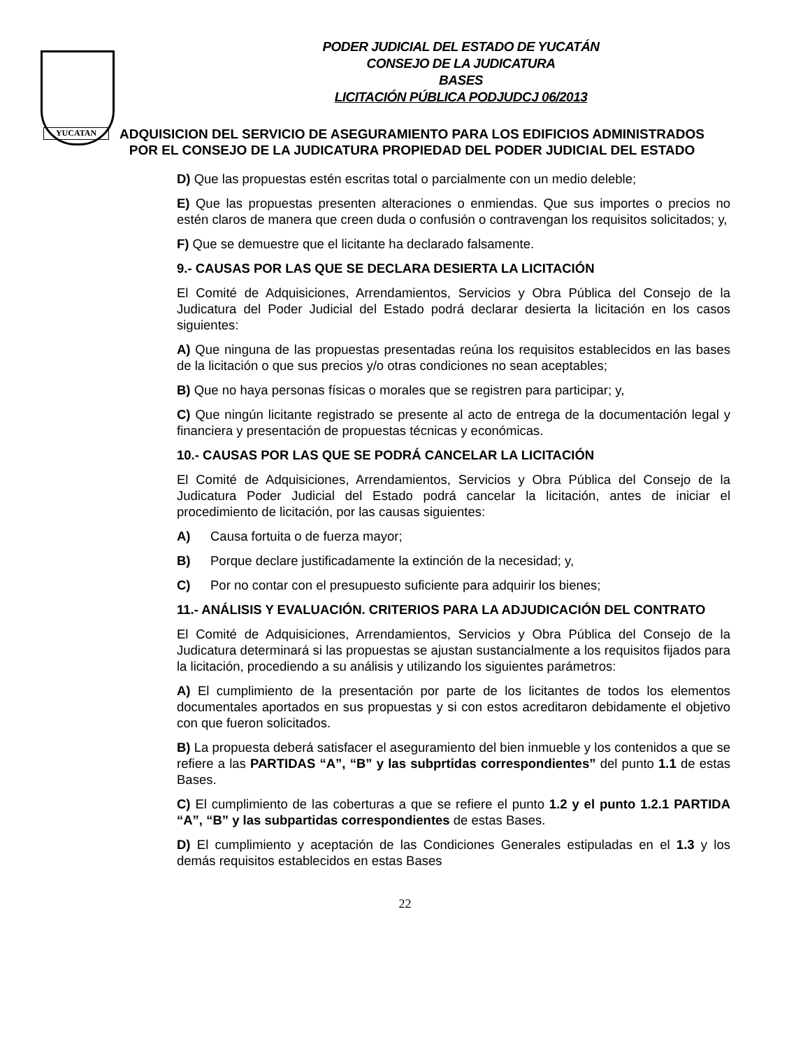YUCATAN
PODER JUDICIAL DEL ESTADO DE YUCATÁN
CONSEJO DE LA JUDICATURA
BASES
LICITACIÓN PÚBLICA PODJUDCJ 06/2013
ADQUISICION DEL SERVICIO DE ASEGURAMIENTO PARA LOS EDIFICIOS ADMINISTRADOS POR EL CONSEJO DE LA JUDICATURA PROPIEDAD DEL PODER JUDICIAL DEL ESTADO
D) Que las propuestas estén escritas total o parcialmente con un medio deleble;
E) Que las propuestas presenten alteraciones o enmiendas. Que sus importes o precios no estén claros de manera que creen duda o confusión o contravengan los requisitos solicitados; y,
F) Que se demuestre que el licitante ha declarado falsamente.
9.- CAUSAS POR LAS QUE SE DECLARA DESIERTA LA LICITACIÓN
El Comité de Adquisiciones, Arrendamientos, Servicios y Obra Pública del Consejo de la Judicatura del Poder Judicial del Estado podrá declarar desierta la licitación en los casos siguientes:
A) Que ninguna de las propuestas presentadas reúna los requisitos establecidos en las bases de la licitación o que sus precios y/o otras condiciones no sean aceptables;
B) Que no haya personas físicas o morales que se registren para participar; y,
C) Que ningún licitante registrado se presente al acto de entrega de la documentación legal y financiera y presentación de propuestas técnicas y económicas.
10.- CAUSAS POR LAS QUE SE PODRÁ CANCELAR LA LICITACIÓN
El Comité de Adquisiciones, Arrendamientos, Servicios y Obra Pública del Consejo de la Judicatura Poder Judicial del Estado podrá cancelar la licitación, antes de iniciar el procedimiento de licitación, por las causas siguientes:
A) Causa fortuita o de fuerza mayor;
B) Porque declare justificadamente la extinción de la necesidad; y,
C) Por no contar con el presupuesto suficiente para adquirir los bienes;
11.- ANÁLISIS Y EVALUACIÓN. CRITERIOS PARA LA ADJUDICACIÓN DEL CONTRATO
El Comité de Adquisiciones, Arrendamientos, Servicios y Obra Pública del Consejo de la Judicatura determinará si las propuestas se ajustan sustancialmente a los requisitos fijados para la licitación, procediendo a su análisis y utilizando los siguientes parámetros:
A) El cumplimiento de la presentación por parte de los licitantes de todos los elementos documentales aportados en sus propuestas y si con estos acreditaron debidamente el objetivo con que fueron solicitados.
B) La propuesta deberá satisfacer el aseguramiento del bien inmueble y los contenidos a que se refiere a las PARTIDAS “A”, “B” y las subprtidas correspondientes” del punto 1.1 de estas Bases.
C) El cumplimiento de las coberturas a que se refiere el punto 1.2 y el punto 1.2.1 PARTIDA “A”, “B” y las subpartidas correspondientes de estas Bases.
D) El cumplimiento y aceptación de las Condiciones Generales estipuladas en el 1.3 y los demás requisitos establecidos en estas Bases
22